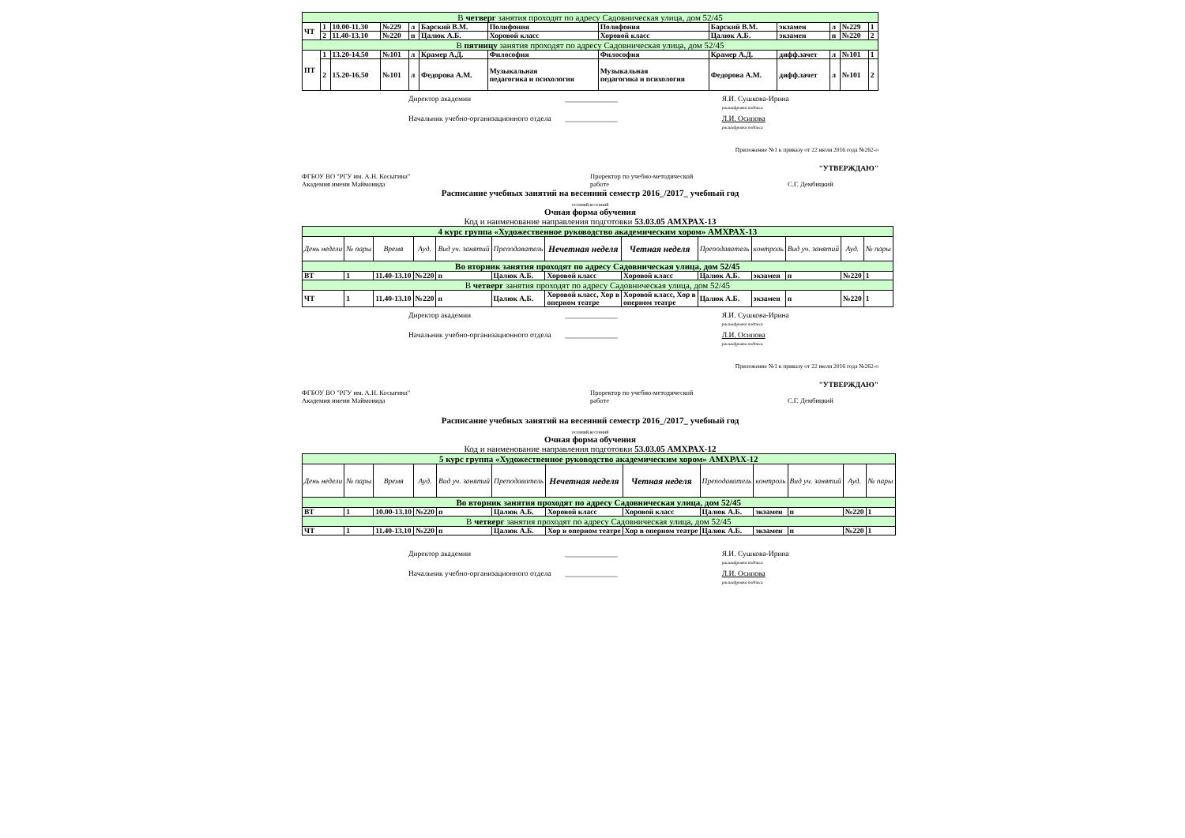| В четверг занятия проходят по адресу Садовническая улица, дом 52/45 | | | | | | | | | | | | |
| ЧТ | 1 | 10.00-11.30 | №229 | л | Барский В.М. | Полифония | Полифония | Барский В.М. | экзамен | л | №229 | 1 |
| | 2 | 11.40-13.10 | №220 | п | Цалюк А.Б. | Хоровой класс | Хоровой класс | Цалюк А.Б. | экзамен | п | №220 | 2 |
| В пятницу занятия проходят по адресу Садовническая улица, дом 52/45 | | | | | | | | | | | | |
| ПТ | 1 | 13.20-14.50 | №101 | л | Крамер А.Д. | Философия | Философия | Крамер А.Д. | дифф.зачет | л | №101 | 1 |
| | 2 | 15.20-16.50 | №101 | л | Федорова А.М. | Музыкальная педагогика и психология | Музыкальная педагогика и психология | Федорова А.М. | дифф.зачет | л | №101 | 2 |
Директор академии ______________ Я.И. Сушкова-Ирина
расшифровка подписи
Начальник учебно-организационного отдела ______________ Л.И. Осипова
расшифровка подписи
Приложение №1 к приказу от 22 июля 2016 года №262-о
"УТВЕРЖДАЮ"
ФГБОУ ВО "РГУ им. А.Н. Косыгина"
Академия имени Маймонида
Проректор по учебно-методической
работе
С.Г. Дембицкий
Расписание учебных занятий на весенний семестр 2016_/2017_ учебный год
осенний,весенний
Очная форма обучения
Код и наименование направления подготовки 53.03.05 АМХРАХ-13
| 4 курс группа «Художественное руководство академическим хором» АМХРАХ-13 | | | | | | | | | | | | |
| День недели | № пары | Время | Ауд. | Вид уч. занятий | Преподаватель | Нечетная неделя | Четная неделя | Преподаватель | контроль | Вид уч. занятий | Ауд. | № пары |
| Во вторник занятия проходят по адресу Садовническая улица, дом 52/45 | | | | | | | | | | | | |
| ВТ | 1 | 11.40-13.10 | №220 | п | Цалюк А.Б. | Хоровой класс | Хоровой класс | Цалюк А.Б. | экзамен | п | №220 | 1 |
| В четверг занятия проходят по адресу Садовническая улица, дом 52/45 | | | | | | | | | | | | |
| ЧТ | 1 | 11.40-13.10 | №220 | п | Цалюк А.Б. | Хоровой класс, Хор в оперном театре | Хоровой класс, Хор в оперном театре | Цалюк А.Б. | экзамен | п | №220 | 1 |
Директор академии ______________ Я.И. Сушкова-Ирина
расшифровка подписи
Начальник учебно-организационного отдела ______________ Л.И. Осипова
расшифровка подписи
Приложение №1 к приказу от 22 июля 2016 года №262-о
"УТВЕРЖДАЮ"
ФГБОУ ВО "РГУ им. А.Н. Косыгина"
Академия имени Маймонида
Проректор по учебно-методической
работе
С.Г. Дембицкий
Расписание учебных занятий на весенний семестр 2016_/2017_ учебный год
осенний,весенний
Очная форма обучения
Код и наименование направления подготовки 53.03.05 АМХРАХ-12
| 5 курс группа «Художественное руководство академическим хором» АМХРАХ-12 | | | | | | | | | | | | |
| День недели | № пары | Время | Ауд. | Вид уч. занятий | Преподаватель | Нечетная неделя | Четная неделя | Преподаватель | контроль | Вид уч. занятий | Ауд. | № пары |
| Во вторник занятия проходят по адресу Садовническая улица, дом 52/45 | | | | | | | | | | | | |
| ВТ | 1 | 10.00-13.10 | №220 | п | Цалюк А.Б. | Хоровой класс | Хоровой класс | Цалюк А.Б. | экзамен | п | №220 | 1 |
| В четверг занятия проходят по адресу Садовническая улица, дом 52/45 | | | | | | | | | | | | |
| ЧТ | 1 | 11.40-13.10 | №220 | п | Цалюк А.Б. | Хор в оперном театре | Хор в оперном театре | Цалюк А.Б. | экзамен | п | №220 | 1 |
Директор академии ______________ Я.И. Сушкова-Ирина
расшифровка подписи
Начальник учебно-организационного отдела ______________ Л.И. Осипова
расшифровка подписи